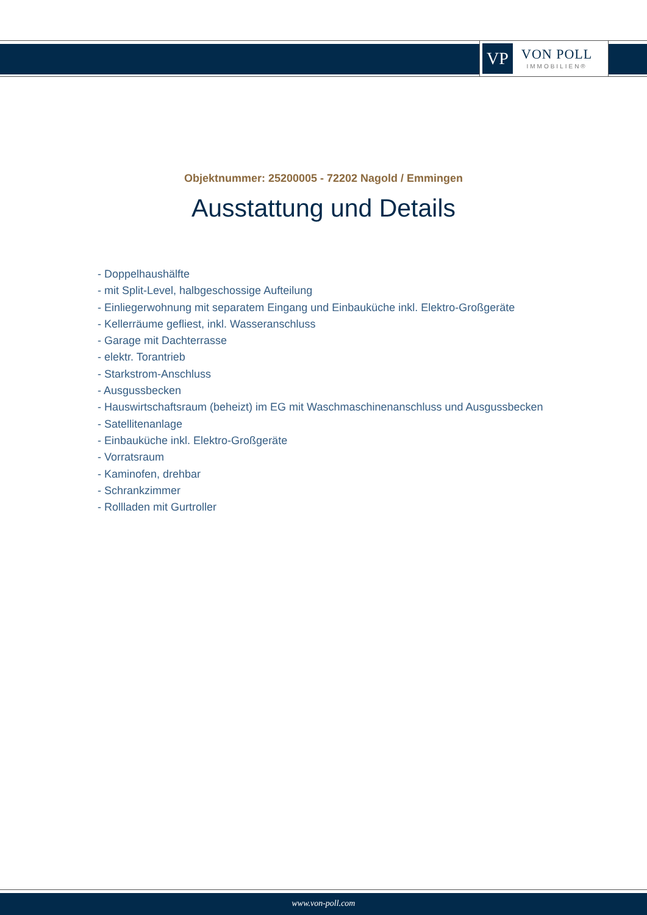VP
VON POLL
IMMOBILIEN®
Objektnummer: 25200005 - 72202 Nagold / Emmingen
Ausstattung und Details
- Doppelhaushälfte
- mit Split-Level, halbgeschossige Aufteilung
- Einliegerwohnung mit separatem Eingang und Einbauküche inkl. Elektro-Großgeräte
- Kellerräume gefliest, inkl. Wasseranschluss
- Garage mit Dachterrasse
- elektr. Torantrieb
- Starkstrom-Anschluss
- Ausgussbecken
- Hauswirtschaftsraum (beheizt) im EG mit Waschmaschinenanschluss und Ausgussbecken
- Satellitenanlage
- Einbauküche inkl. Elektro-Großgeräte
- Vorratsraum
- Kaminofen, drehbar
- Schrankzimmer
- Rollladen mit Gurtroller
www.von-poll.com